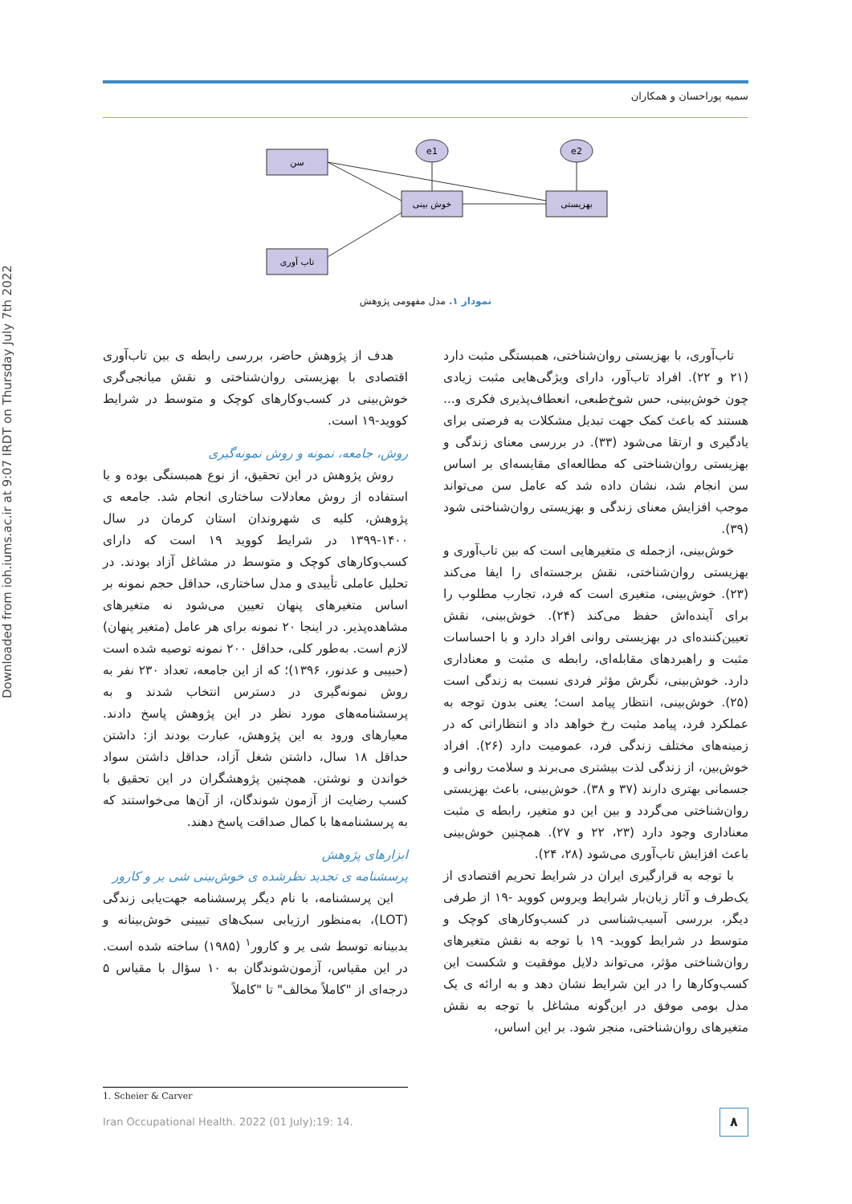سمیه پوراحسان و همکاران
Downloaded from ioh.iums.ac.ir at 9:07 IRDT on Thursday July 7th 2022
سن
خوش بینی
بهزیستی
تاب آوری
e1
e2
نمودار ۱. مدل مفهومی پژوهش
تاب‌آوری، با بهزیستی روان‌شناختی، همبستگی مثبت دارد (۲۱ و ۲۲). افراد تاب‌آور، دارای ویژگی‌هایی مثبت زیادی چون خوش‌بینی، حس شوخ‌طبعی، انعطاف‌پذیری فکری و... هستند که باعث کمک جهت تبدیل مشکلات به فرصتی برای یادگیری و ارتقا می‌شود (۳۳). در بررسی معنای زندگی و بهزیستی روان‌شناختی که مطالعه‌ای مقایسه‌ای بر اساس سن انجام شد، نشان داده شد که عامل سن می‌تواند موجب افزایش معنای زندگی و بهزیستی روان‌شناختی شود (۳۹).
خوش‌بینی، ازجمله ی متغیرهایی است که بین تاب‌آوری و بهزیستی روان‌شناختی، نقش برجسته‌ای را ایفا می‌کند (۲۳). خوش‌بینی، متغیری است که فرد، تجارب مطلوب را برای آینده‌اش حفظ می‌کند (۲۴). خوش‌بینی، نقش تعیین‌کننده‌ای در بهزیستی روانی افراد دارد و با احساسات مثبت و راهبردهای مقابله‌ای، رابطه ی مثبت و معناداری دارد. خوش‌بینی، نگرش مؤثر فردی نسبت به زندگی است (۲۵). خوش‌بینی، انتظار پیامد است؛ یعنی بدون توجه به عملکرد فرد، پیامد مثبت رخ خواهد داد و انتظاراتی که در زمینه‌های مختلف زندگی فرد، عمومیت دارد (۲۶). افراد خوش‌بین، از زندگی لذت بیشتری می‌برند و سلامت روانی و جسمانی بهتری دارند (۳۷ و ۳۸). خوش‌بینی، باعث بهزیستی روان‌شناختی می‌گردد و بین این دو متغیر، رابطه ی مثبت معناداری وجود دارد (۲۳، ۲۲ و ۲۷). همچنین خوش‌بینی باعث افزایش تاب‌آوری می‌شود (۲۸، ۲۴).
با توجه به قرارگیری ایران در شرایط تحریم اقتصادی از یک‌طرف و آثار زیان‌بار شرایط ویروس کووید -۱۹ از طرفی دیگر، بررسی آسیب‌شناسی در کسب‌وکارهای کوچک و متوسط در شرایط کووید- ۱۹ با توجه به نقش متغیرهای روان‌شناختی مؤثر، می‌تواند دلایل موفقیت و شکست این کسب‌وکارها را در این شرایط نشان دهد و به ارائه ی یک مدل بومی موفق در این‌گونه مشاغل با توجه به نقش متغیرهای روان‌شناختی، منجر شود. بر این اساس،
هدف از پژوهش حاضر، بررسی رابطه ی بین تاب‌آوری اقتصادی با بهزیستی روان‌شناختی و نقش میانجی‌گری خوش‌بینی در کسب‌وکارهای کوچک و متوسط در شرایط کووید-۱۹ است.
روش، جامعه، نمونه و روش نمونه‌گیری
روش پژوهش در این تحقیق، از نوع همبستگی بوده و با استفاده از روش معادلات ساختاری انجام شد. جامعه ی پژوهش، کلیه ی شهروندان استان کرمان در سال ۱۴۰۰-۱۳۹۹ در شرایط کووید ۱۹ است که دارای کسب‌وکارهای کوچک و متوسط در مشاغل آزاد بودند. در تحلیل عاملی تأییدی و مدل ساختاری، حداقل حجم نمونه بر اساس متغیرهای پنهان تعیین می‌شود نه متغیرهای مشاهده‌پذیر. در اینجا ۲۰ نمونه برای هر عامل (متغیر پنهان) لازم است. به‌طور کلی، حداقل ۲۰۰ نمونه توصیه شده است (حبیبی و عدنور، ۱۳۹۶)؛ که از این جامعه، تعداد ۲۳۰ نفر به روش نمونه‌گیری در دسترس انتخاب شدند و به پرسشنامه‌های مورد نظر در این پژوهش پاسخ دادند. معیارهای ورود به این پژوهش، عبارت بودند از: داشتن حداقل ۱۸ سال، داشتن شغل آزاد، حداقل داشتن سواد خواندن و نوشتن. همچنین پژوهشگران در این تحقیق با کسب رضایت از آزمون شوندگان، از آن‌ها می‌خواستند که به پرسشنامه‌ها با کمال صداقت پاسخ دهند.
ابزارهای پژوهش
پرسشنامه ی تجدید نظرشده ی خوش‌بینی شی یر و کارور
این پرسشنامه، با نام دیگر پرسشنامه جهت‌یابی زندگی (LOT)، به‌منظور ارزیابی سبک‌های تبیینی خوش‌بینانه و بدبینانه توسط شی یر و کارور<sup>۱</sup> (۱۹۸۵) ساخته شده است. در این مقیاس، آزمون‌شوندگان به ۱۰ سؤال با مقیاس ۵ درجه‌ای از "کاملاً مخالف" تا "کاملاً
1. Scheier & Carver
Iran Occupational Health. 2022 (01 July);19: 14.
۸